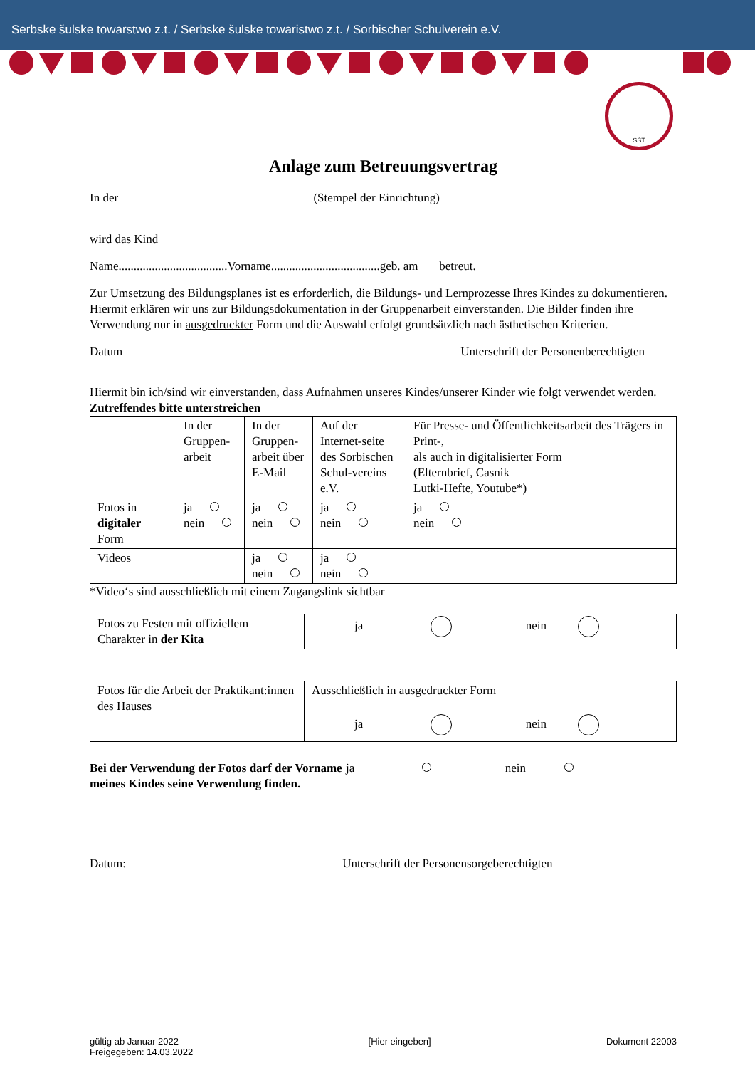Serbske šulske towarstwo z.t. / Serbske šulske towaristwo z.t. / Sorbischer Schulverein e.V.
SŠT
Anlage zum Betreuungsvertrag
In der (Stempel der Einrichtung)
wird das Kind
Name....................................Vorname....................................geb. am betreut.
Zur Umsetzung des Bildungsplanes ist es erforderlich, die Bildungs- und Lernprozesse Ihres Kindes zu dokumentieren. Hiermit erklären wir uns zur Bildungsdokumentation in der Gruppenarbeit einverstanden. Die Bilder finden ihre Verwendung nur in ausgedruckter Form und die Auswahl erfolgt grundsätzlich nach ästhetischen Kriterien.
Datum Unterschrift der Personenberechtigten
Hiermit bin ich/sind wir einverstanden, dass Aufnahmen unseres Kindes/unserer Kinder wie folgt verwendet werden. Zutreffendes bitte unterstreichen
| | In der Gruppen-arbeit | In der Gruppen-arbeit über E-Mail | Auf der Internet-seite des Sorbischen Schul-vereins e.V. | Für Presse- und Öffentlichkeitsarbeit des Trägers in Print-, als auch in digitalisierter Form (Elternbrief, Casnik Lutki-Hefte, Youtube*) |
| Fotos in digitaler Form | ja nein | ja nein | ja nein | ja nein |
| Videos | | ja nein | ja nein | |
*Video‘s sind ausschließlich mit einem Zugangslink sichtbar
| Fotos zu Festen mit offiziellem Charakter in der Kita | ja nein |
| Fotos für die Arbeit der Praktikant:innen des Hauses | Ausschließlich in ausgedruckter Form ja nein |
Bei der Verwendung der Fotos darf der Vorname
meines Kindes seine Verwendung finden. ja nein
Datum: Unterschrift der Personensorgeberechtigten
gültig ab Januar 2022
Freigegeben: 14.03.2022 [Hier eingeben] Dokument 22003